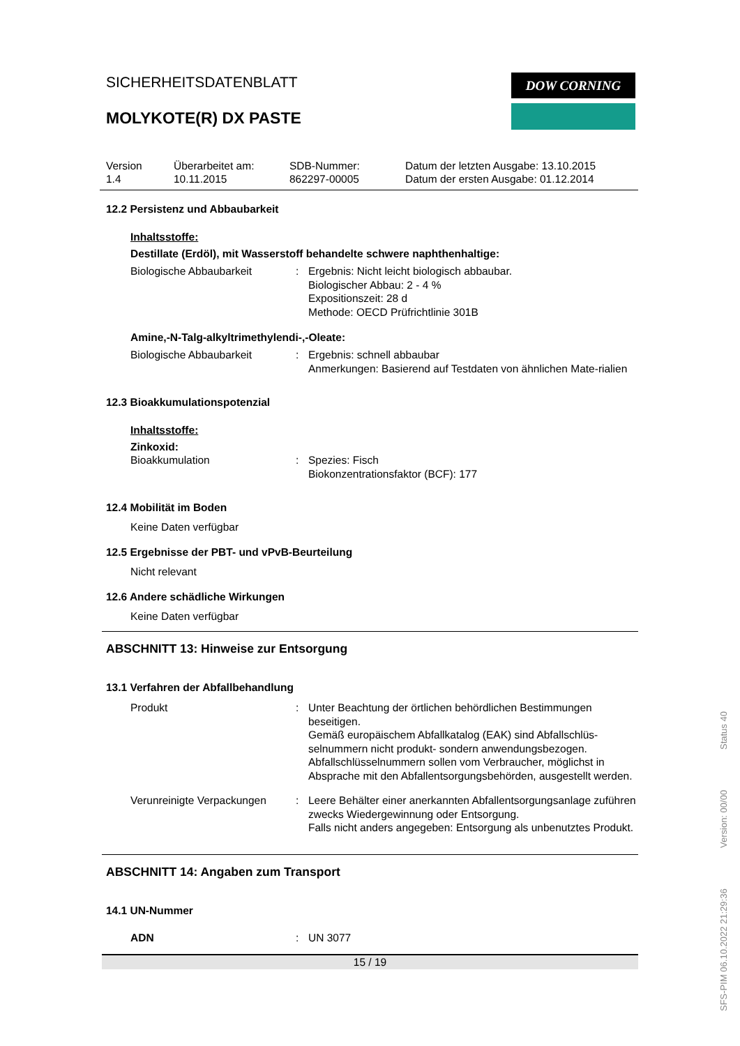SICHERHEITSDATENBLATT
MOLYKOTE(R) DX PASTE
DOW CORNING
Version
1.4
Überarbeitet am:
10.11.2015
SDB-Nummer:
862297-00005
Datum der letzten Ausgabe: 13.10.2015
Datum der ersten Ausgabe: 01.12.2014
12.2 Persistenz und Abbaubarkeit
Inhaltsstoffe:
Destillate (Erdöl), mit Wasserstoff behandelte schwere naphthenhaltige:
Biologische Abbaubarkeit : Ergebnis: Nicht leicht biologisch abbaubar.
Biologischer Abbau: 2 - 4 %
Expositionszeit: 28 d
Methode: OECD Prüfrichtlinie 301B
Amine,-N-Talg-alkyltrimethylendi-,-Oleate:
Biologische Abbaubarkeit : Ergebnis: schnell abbaubar
Anmerkungen: Basierend auf Testdaten von ähnlichen Mate-rialien
12.3 Bioakkumulationspotenzial
Inhaltsstoffe:
Zinkoxid:
Bioakkumulation : Spezies: Fisch
Biokonzentrationsfaktor (BCF): 177
12.4 Mobilität im Boden
Keine Daten verfügbar
12.5 Ergebnisse der PBT- und vPvB-Beurteilung
Nicht relevant
12.6 Andere schädliche Wirkungen
Keine Daten verfügbar
ABSCHNITT 13: Hinweise zur Entsorgung
13.1 Verfahren der Abfallbehandlung
Produkt : Unter Beachtung der örtlichen behördlichen Bestimmungen beseitigen.
Gemäß europäischem Abfallkatalog (EAK) sind Abfallschlüs-selnummern nicht produkt- sondern anwendungsbezogen.
Abfallschlüsselnummern sollen vom Verbraucher, möglichst in Absprache mit den Abfallentsorgungsbehörden, ausgestellt werden.
Verunreinigte Verpackungen
: Leere Behälter einer anerkannten Abfallentsorgungsanlage zuführen zwecks Wiedergewinnung oder Entsorgung.
Falls nicht anders angegeben: Entsorgung als unbenutztes Produkt.
ABSCHNITT 14: Angaben zum Transport
14.1 UN-Nummer
ADN : UN 3077
15 / 19
SFS-PIM 06.10.2022 21:29:36 Version: 00/00 Status 40